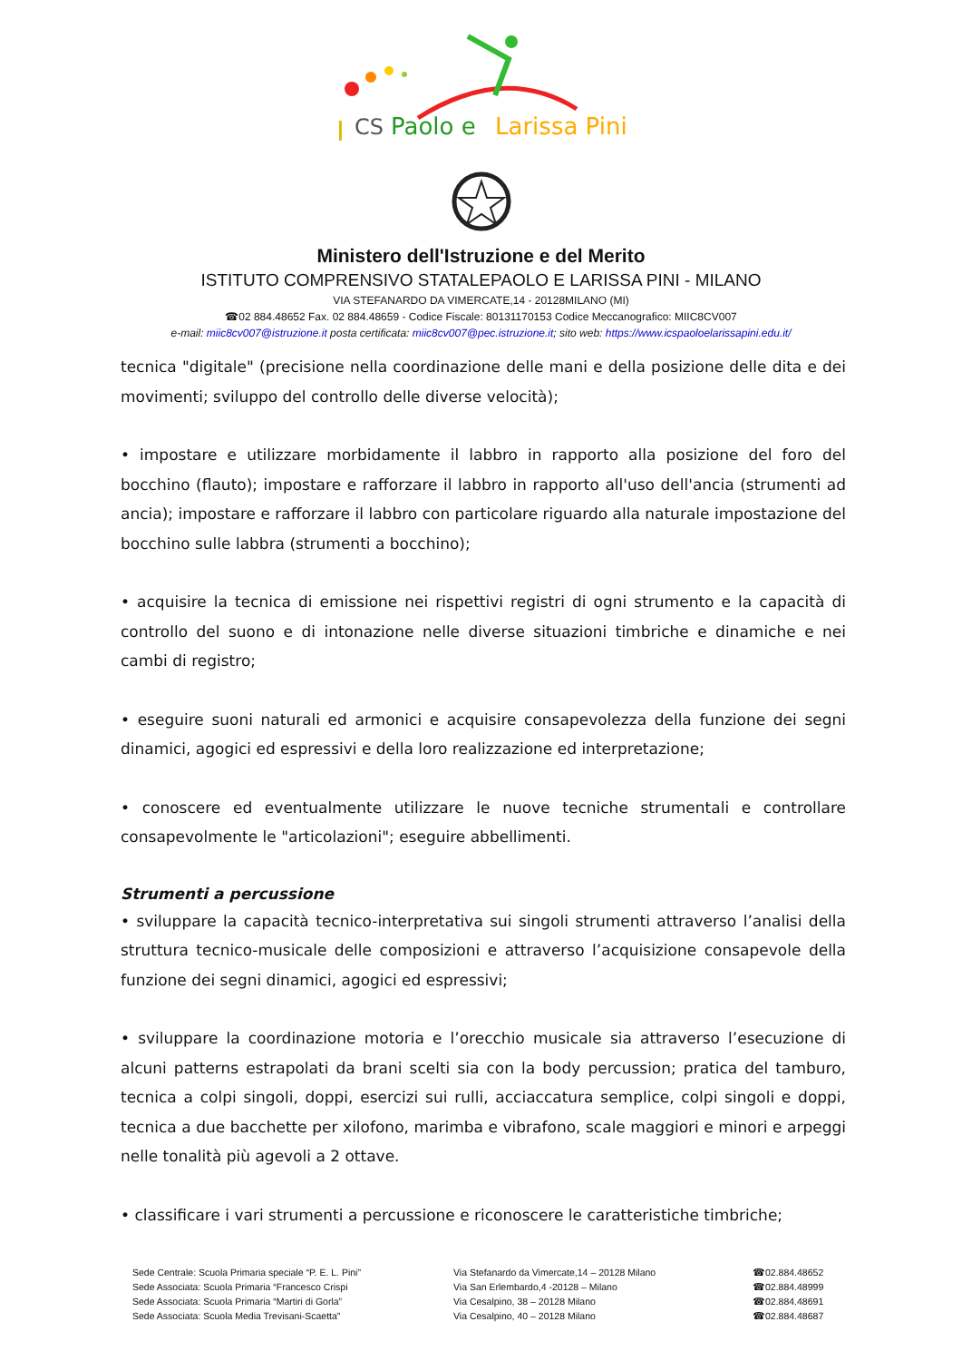I
CS
Paolo e
Larissa Pini
Ministero dell'Istruzione e del Merito
ISTITUTO COMPRENSIVO STATALEPAOLO E LARISSA PINI - MILANO
VIA STEFANARDO DA VIMERCATE,14 - 20128MILANO (MI)
☎02 884.48652 Fax. 02 884.48659 - Codice Fiscale: 80131170153 Codice Meccanografico: MIIC8CV007
e-mail: miic8cv007@istruzione.it posta certificata: miic8cv007@pec.istruzione.it; sito web: https://www.icspaoloelarissapini.edu.it/
tecnica "digitale" (precisione nella coordinazione delle mani e della posizione delle dita e dei movimenti; sviluppo del controllo delle diverse velocità);
• impostare e utilizzare morbidamente il labbro in rapporto alla posizione del foro del bocchino (flauto); impostare e rafforzare il labbro in rapporto all'uso dell'ancia (strumenti ad ancia); impostare e rafforzare il labbro con particolare riguardo alla naturale impostazione del bocchino sulle labbra (strumenti a bocchino);
• acquisire la tecnica di emissione nei rispettivi registri di ogni strumento e la capacità di controllo del suono e di intonazione nelle diverse situazioni timbriche e dinamiche e nei cambi di registro;
• eseguire suoni naturali ed armonici e acquisire consapevolezza della funzione dei segni dinamici, agogici ed espressivi e della loro realizzazione ed interpretazione;
• conoscere ed eventualmente utilizzare le nuove tecniche strumentali e controllare consapevolmente le "articolazioni"; eseguire abbellimenti.
Strumenti a percussione
• sviluppare la capacità tecnico-interpretativa sui singoli strumenti attraverso l’analisi della struttura tecnico-musicale delle composizioni e attraverso l’acquisizione consapevole della funzione dei segni dinamici, agogici ed espressivi;
• sviluppare la coordinazione motoria e l’orecchio musicale sia attraverso l’esecuzione di alcuni patterns estrapolati da brani scelti sia con la body percussion; pratica del tamburo, tecnica a colpi singoli, doppi, esercizi sui rulli, acciaccatura semplice, colpi singoli e doppi, tecnica a due bacchette per xilofono, marimba e vibrafono, scale maggiori e minori e arpeggi nelle tonalità più agevoli a 2 ottave.
• classificare i vari strumenti a percussione e riconoscere le caratteristiche timbriche;
Sede Centrale: Scuola Primaria speciale “P. E. L. Pini”
Sede Associata: Scuola Primaria “Francesco Crispi
Sede Associata: Scuola Primaria “Martiri di Gorla”
Sede Associata: Scuola Media Trevisani-Scaetta”
Via Stefanardo da Vimercate,14 – 20128 Milano
Via San Erlembardo,4 -20128 – Milano
Via Cesalpino, 38 – 20128 Milano
Via Cesalpino, 40 – 20128 Milano
☎02.884.48652
☎02.884.48999
☎02.884.48691
☎02.884.48687